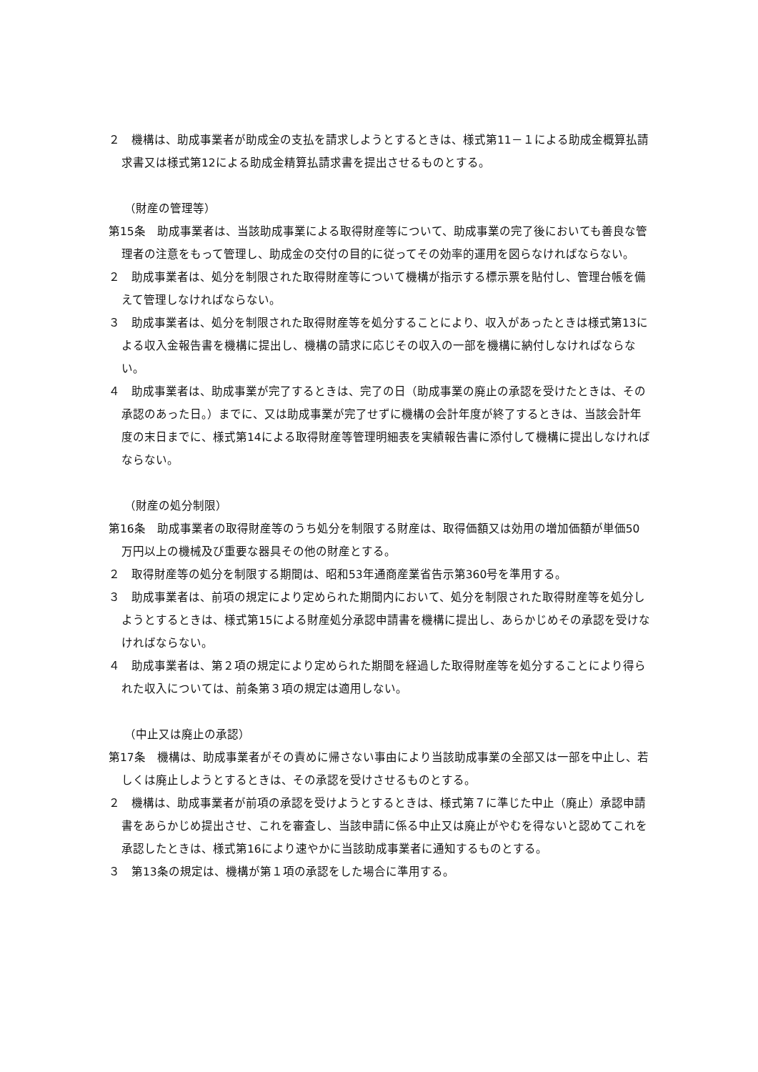２　機構は、助成事業者が助成金の支払を請求しようとするときは、様式第11－１による助成金概算払請求書又は様式第12による助成金精算払請求書を提出させるものとする。
（財産の管理等）
第15条　助成事業者は、当該助成事業による取得財産等について、助成事業の完了後においても善良な管理者の注意をもって管理し、助成金の交付の目的に従ってその効率的運用を図らなければならない。
２　助成事業者は、処分を制限された取得財産等について機構が指示する標示票を貼付し、管理台帳を備えて管理しなければならない。
３　助成事業者は、処分を制限された取得財産等を処分することにより、収入があったときは様式第13による収入金報告書を機構に提出し、機構の請求に応じその収入の一部を機構に納付しなければならない。
４　助成事業者は、助成事業が完了するときは、完了の日（助成事業の廃止の承認を受けたときは、その承認のあった日。）までに、又は助成事業が完了せずに機構の会計年度が終了するときは、当該会計年度の末日までに、様式第14による取得財産等管理明細表を実績報告書に添付して機構に提出しなければならない。
（財産の処分制限）
第16条　助成事業者の取得財産等のうち処分を制限する財産は、取得価額又は効用の増加価額が単価50万円以上の機械及び重要な器具その他の財産とする。
２　取得財産等の処分を制限する期間は、昭和53年通商産業省告示第360号を準用する。
３　助成事業者は、前項の規定により定められた期間内において、処分を制限された取得財産等を処分しようとするときは、様式第15による財産処分承認申請書を機構に提出し、あらかじめその承認を受けなければならない。
４　助成事業者は、第２項の規定により定められた期間を経過した取得財産等を処分することにより得られた収入については、前条第３項の規定は適用しない。
（中止又は廃止の承認）
第17条　機構は、助成事業者がその責めに帰さない事由により当該助成事業の全部又は一部を中止し、若しくは廃止しようとするときは、その承認を受けさせるものとする。
２　機構は、助成事業者が前項の承認を受けようとするときは、様式第７に準じた中止（廃止）承認申請書をあらかじめ提出させ、これを審査し、当該申請に係る中止又は廃止がやむを得ないと認めてこれを承認したときは、様式第16により速やかに当該助成事業者に通知するものとする。
３　第13条の規定は、機構が第１項の承認をした場合に準用する。